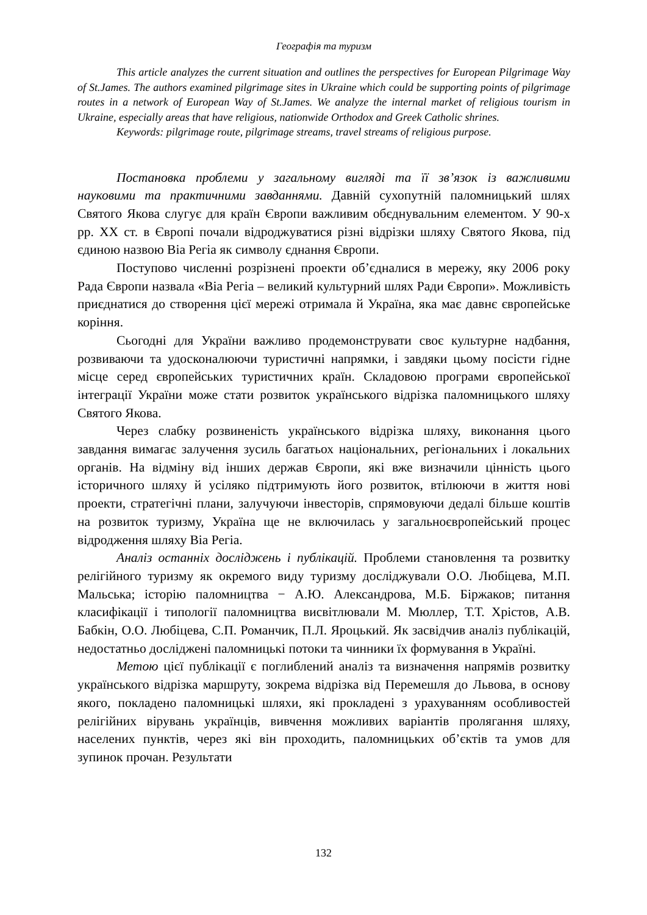Географія та туризм
This article analyzes the current situation and outlines the perspectives for European Pilgrimage Way of St.James. The authors examined pilgrimage sites in Ukraine which could be supporting points of pilgrimage routes in a network of European Way of St.James. We analyze the internal market of religious tourism in Ukraine, especially areas that have religious, nationwide Orthodox and Greek Catholic shrines.
Keywords: pilgrimage route, pilgrimage streams, travel streams of religious purpose.
Постановка проблеми у загальному вигляді та її зв’язок із важливими науковими та практичними завданнями. Давній сухопутній паломницький шлях Святого Якова слугує для країн Європи важливим обєднувальним елементом. У 90-х рр. XX ст. в Європі почали відроджуватися різні відрізки шляху Святого Якова, під єдиною назвою Віа Регіа як символу єднання Європи.
Поступово численні розрізнені проекти об’єдналися в мережу, яку 2006 року Рада Європи назвала «Віа Регіа – великий культурний шлях Ради Європи». Можливість приєднатися до створення цієї мережі отримала й Україна, яка має давнє європейське коріння.
Сьогодні для України важливо продемонструвати своє культурне надбання, розвиваючи та удосконалюючи туристичні напрямки, і завдяки цьому посісти гідне місце серед європейських туристичних країн. Складовою програми європейської інтеграції України може стати розвиток українського відрізка паломницького шляху Святого Якова.
Через слабку розвиненість українського відрізка шляху, виконання цього завдання вимагає залучення зусиль багатьох національних, регіональних і локальних органів. На відміну від інших держав Європи, які вже визначили цінність цього історичного шляху й усіляко підтримують його розвиток, втілюючи в життя нові проекти, стратегічні плани, залучуючи інвесторів, спрямовуючи дедалі більше коштів на розвиток туризму, Україна ще не включилась у загальноєвропейський процес відродження шляху Віа Регіа.
Аналіз останніх досліджень і публікацій. Проблеми становлення та розвитку релігійного туризму як окремого виду туризму досліджували О.О. Любіцева, М.П. Мальська; історію паломництва − А.Ю. Александрова, М.Б. Біржаков; питання класифікації і типології паломництва висвітлювали М. Мюллер, Т.Т. Хрістов, А.В. Бабкін, О.О. Любіцева, С.П. Романчик, П.Л. Яроцький. Як засвідчив аналіз публікацій, недостатньо досліджені паломницькі потоки та чинники їх формування в Україні.
Метою цієї публікації є поглиблений аналіз та визначення напрямів розвитку українського відрізка маршруту, зокрема відрізка від Перемешля до Львова, в основу якого, покладено паломницькі шляхи, які прокладені з урахуванням особливостей релігійних вірувань українців, вивчення можливих варіантів пролягання шляху, населених пунктів, через які він проходить, паломницьких об’єктів та умов для зупинок прочан. Результати
132